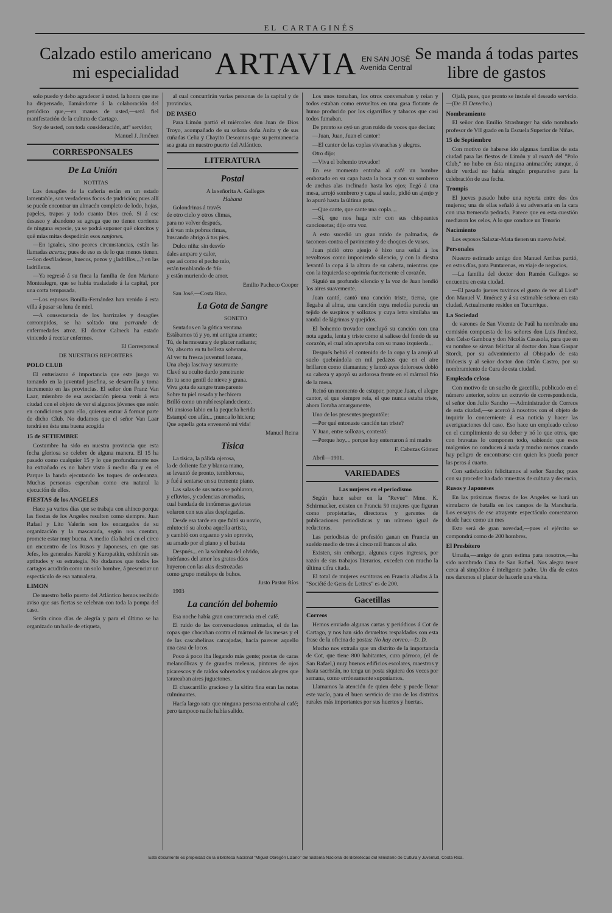EL CARTAGINÉS
Calzado estilo americano
mi especialidad
ARTAVIA
EN SAN JOSÉ
Avenida Central
Se manda á todas partes
libre de gastos
solo puedo y debo agradecer á usted. la honra que me ha dispensado, llamándome á la colaboración del periódico que,—en manos de usted,—será fiel manifestación de la cultura de Cartago.
Soy de usted, con toda consideración, att° servidor,
Manuel J. Jiménez
CORRESPONSALES
De La Unión
NOTITAS
Los desagües de la cañería están en un estado lamentable, son verdaderos focos de pudrición; pues allí se puede encontrar un almacén completo de lodo, hojas, papeles, trapos y todo cuanto Dios creó. Si á ese desaseo y abandono se agrega que no tienen corriente de ninguna especie, ya se podrá suponer qué olorcitos y qué mias mitas despedirán esos zanjones.
—En iguales, sino peores circunstancias, están las llamadas aceras; pues de eso es de lo que menos tienen.—Son desfiladeros, huecos, pozos y ¿ladrillos....? en las ladrilleras.
—Ya regresó á su finca la familia de don Mariano Montealegre, que se había trasladado á la capital, por una corta temporada.
—Los esposos Bonilla-Fernández han venido á esta villa á pasar su luna de miel.
—A consecuencia de los barrizales y desagües corrompidos, se ha soltado una parranda de enfermedades atroz. El doctor Calneck ha estado viniendo á recetar enfermos.
El Corresponsal
DE NUESTROS REPORTERS
POLO CLUB
El entusiasmo é importancia que este juego va tomando en la juventud josefina, se desarrolla y toma incremento en las provincias. El señor don Franz Van Laar, miembro de esa asociación piensa venir á esta ciudad con el objeto de ver si algunos jóvenes que estén en condiciones para ello, quieren entrar á formar parte de dicho Club. No dudamos que el señor Van Laar tendrá en ésta una buena acogida
15 de SETIEMBRE
Costumbre ha sido en nuestra provincia que esta fecha gloriosa se celebre de alguna manera. El 15 ha pasado como cualquier 15 y lo que profundamente nos ha extrañado es no haber visto á medio día y en el Parque la banda ejecutando los toques de ordenanza. Muchas personas esperaban como era natural la ejecución de ellos.
FIESTAS de los ANGELES
Hace ya varios días que se trabaja con ahinco porque las fiestas de los Angeles resulten como siempre. Juan Rafael y Lito Valerín son los encargados de su organización y la mascarada, según nos cuentan, promete estar muy buena. A medio día habrá en el circo un encuentro de los Rusos y Japoneses, en que sus Jefes, los generales Kuroki y Kuropatkin, exhibirán sus aptitudes y su estrategia. No dudamos que todos los cartagos acudirán como un solo hombre, á presenciar un espectáculo de esa naturaleza.
LIMON
De nuestro bello puerto del Atlántico hemos recibido aviso que sus fiertas se celebran con toda la pompa del caso.
Serán cinco días de alegría y para el último se ha organizado un baile de etiqueta,
al cual concurrirán varias personas de la capital y de provincias.
DE PASEO
Para Limón partió el miércoles don Juan de Dios Troyo, acompañado de su señora doña Anita y de sus cuñadas Celia y Chayito Deseamos que su permanencia sea grata en nuestro puerto del Atlántico.
LITERATURA
Postal
A la señorita A. Gallegos
Habana
Golondrinas á través
de otro cielo y otros climas,
para no volver después,
á tí van mis pobres rimas,
buscando abrigo á tus pies.
Dulce niña: sin desvío
dales amparo y calor,
que así como el pecho mío,
están temblando de frío
y están muriendo de amor.
Emilio Pacheco Cooper
San José.—Costa Rica.
La Gota de Sangre
SONETO
Sentados en la gótica ventana
Estábamos tú y yo, mi antigua amante;
Tú, de hermosura y de placer radiante;
Yo, absorto en tu belleza soberana.
Al ver tu fresca juventud lozana,
Una abeja lasciva y susurrante
Clavó su oculto dardo penetrante
En tu seno gentil de nieve y grana.
Viva gota de sangre transparente
Sobre tu piel rosada y hechicera
Brilló como un rubí resplandeciente.
Mi ansioso labio en la pequeña herida
Estampé con afán... ¡nunca lo hiciera;
Que aquella gota envenenó mi vida!
Manuel Reina
Tísica
La tísica, la pálida ojerosa,
la de doliente faz y blanca mano,
se levantó de pronto, temblorosa,
y fué á sentarse en su tremente piano.
Las salas de sus notas se poblaron,
y efluvios, y cadencias aromadas,
cual bandada de innúmeras gaviotas
volaron con sus alas desplegadas.
Desde esa tarde en que faltó su novio,
enlutoció su alcoba aquella artista,
y cambió con orgasmo y sin oprovio,
su amado por el piano y el batista
Después... en la solumbra del olvido,
huérfanos del amor los gratos dúos
huyeron con las alas destrozadas
como grupo metálope de buhos.
Justo Pastor Ríos
1903
La canción del bohemio
Esa noche había gran concurrencia en el café.
El ruido de las conversaciones animadas, el de las copas que chocaban contra el mármol de las mesas y el de las cascabelinas carcajadas, hacía parecer aquello una casa de locos.
Poco á poco iba llegando más gente; poetas de caras melancólicas y de grandes melenas, pintores de ojos picarescos y de raídos sobretodos y músicos alegres que tarareaban aires juguetones.
El chascarrillo gracioso y la sátira fina eran las notas culminantes.
Hacía largo rato que ninguna persona entraba al café; pero tampoco nadie había salido.
Los unos tomaban, los otros conversaban y reían y todos estaban como envueltos en una gasa flotante de humo producido por los cigarrillos y tabacos que casi todos fumaban.
De pronto se oyó un gran ruido de voces que decían:
—Juan, Juan, Juan el cantor!
—El cantor de las coplas vivarachas y alegres.
Otro dijo:
—Viva el bohemio trovador!
En ese momento entraba al café un hombre embozado en su capa hasta la boca y con su sombrero de anchas alas inclinado hasta los ojos; llegó á una mesa, arrojó sombrero y capa al suelo, pidió un ajenjo y lo apuró hasta la última gota.
—Que cante, que cante una copla....
—Sí, qne nos haga reir con sus chispeantes cancionetas; dijo otra voz.
A esto sucedió un gran ruido de palmadas, de taconeos contra el pavimento y de choques de vasos.
Juan pidió otro ajenjo é hizo una señal á los revoltosos como imponiendo silencio, y con la diestra levantó la copa á la altura de su cabeza, mientras que con la izquierda se oprimía fuertemente el corazón.
Siguió un profundo silencio y la voz de Juan hendió los aires suavemente.
Juan cantó, cantó una canción triste, tierna, que llegaba al alma, una canción cuya melodía parecía un tejido de suspiros y sollozos y cuya letra similaba un raudal de lágrimas y quejidos.
El bohemio trovador concluyó su canción con una nota aguda, lenta y triste como si saliese del fondo de su corazón, el cual aún apretaba con su mano izquierda...
Después bebió el contenido de la copa y la arrojó al suelo quebrándola en mil pedazos que en el aire brillaron como diamantes; y lanzó ayes dolorosos dobló su cabeza y apoyó su ardorosa frente en el mármol frío de la mesa.
Reinó un momento de estupor, porque Juan, el alegre cantor, el que siempre reía, el que nunca estaba triste, ahora lloraba amargamente.
Uno de los presentes preguntóle:
—Por qué entonaste canción tan triste?
Y Juan, entre sollozos, contestó:
—Porque hoy.... porque hoy enterraron á mi madre
F. Cabezas Gómez
Abril—1901.
VARIEDADES
Las mujeres en el periodismo
Según hace saber en la "Revue" Mme. K. Schirmacker, existen en Francia 50 mujeres que figuran como propietarias, directoras y gerentes de publicaciones periodísticas y un número igual de redactoras.
Las periodistas de profesión ganan en Francia un sueldo medio de tres á cinco mil francos al año.
Existen, sin embargo, algunas cuyos ingresos, por razón de sus trabajos literarios, exceden con mucho la última cifra citada.
El total de mujeres escritoras en Francia aliadas á la "Société de Gens de Lettres" es de 200.
Gacetillas
Correos
Hemos enviado algunas cartas y periódicos á Cot de Cartago, y nos han sido devueltos respaldados con esta frase de la oficina de postas: No hay correo.—D. D.
Mucho nos extraña que un distrito de la importancia de Cot, que tiene 800 habitantes, cura párroco, (el de San Rafael,) muy buenos edificios escolares, maestros y hasta sacristán, no tenga un posta siquiera dos veces por semana, como erróneamente suponíamos.
Llamamos la atención de quien debe y puede llenar este vacío, para el buen servicio de uno de los distritos rurales más importantes por sus huertos y huertas.
Ojalá, pues, que pronto se instale el deseado servicio.—(De El Derecho.)
Nombramiento
El señor don Emilio Strasburger ha sido nombrado profesor de VII grado en la Escuela Superior de Niñas.
15 de Septiembre
Con motivo de haberse ido algunas familias de esta ciudad para las fiestos de Limón y al match del "Polo Club," no hubo en ésta ninguna animación; aunque, á decir verdad no había ningún preparativo para la celebración de usa fecha.
Trompis
El jueves pasado hubo una reyerta entre dos dos mujeres; una de ellas señaló á su adversaria en la cara con una tremenda pedrada. Parece que en esta cuestión mediaron los celos. A lo que conduce un Tenorio
Nacimiento
Los esposos Salazar-Mata tienen un nuevo bebé.
Personales
Nuestro estimado amigo don Manuel Arribas partió, en estos días, para Puntarenas, en viaje de negocios.
—La familia del doctor don Ramón Gallegos se encuentra en esta ciudad.
—El pasado jueves tuvimos el gusto de ver al Licd° don Manuel V. Jiménez y á su estimable señora en esta cludad. Actualmente residen en Tucurrique.
La Sociedad
de varones de San Vicente de Paúl ha nombrado una comisión compuesta de los señores don Luis Jiménez, don Celso Gamboa y don Nicolás Casasola, para que en su nombre se sirvan felicitar al doctor don Juan Gaspar Storck, por su advenimiento al Obispado de esta Diócesis y al señor doctor don Ottón Castro, por su nombramiento de Cura de esta ciudad.
Empleado celoso
Con motivo de un suelto de gacetilla, publicado en el número anterior, sobre un extravío de correspondencia, el señor don Julio Sancho —Administrador de Correos de esta ciudad,—se acercó á nosotros con el objeto de inquirir lo concerniente á esa noticia y hacer las averiguaciones del caso. Eso hace un empleado celoso en el cumplimiento de su deber y nó lo que otros, que con bravatas lo componen todo, sabiendo que esos malgenios no conducen á nada y mucho menos cuando hay peligro de encontrarse con quien les pueda poner las peras á cuarto.
Con satisfacción felicitamos al señor Sancho; pues con su proceder ha dado muestras de cultura y decencia.
Rusos y Japoneses
En las próximas fiestas de los Angeles se hará un simulacro de batalla en los campos de la Manchuria. Los ensayos de ese atrayente espectáculo comenzaron desde hace como un mes
Esto será de gran novedad,—pues el ejército se compondrá como de 200 hombres.
El Presbítero
Umaña,—amigo de gran estima para nosotros,—ha sido nombrado Cura de San Rafael. Nos alegra tener cerca al simpático é inteligente padre. Un día de estos nos daremos el placer de hacerle una visita.
Este documento es propiedad de la Biblioteca Nacional "Miguel Obregón Lizano" del Sistema Nacional de Bibliotecas del Ministerio de Cultura y Juventud, Costa Rica.